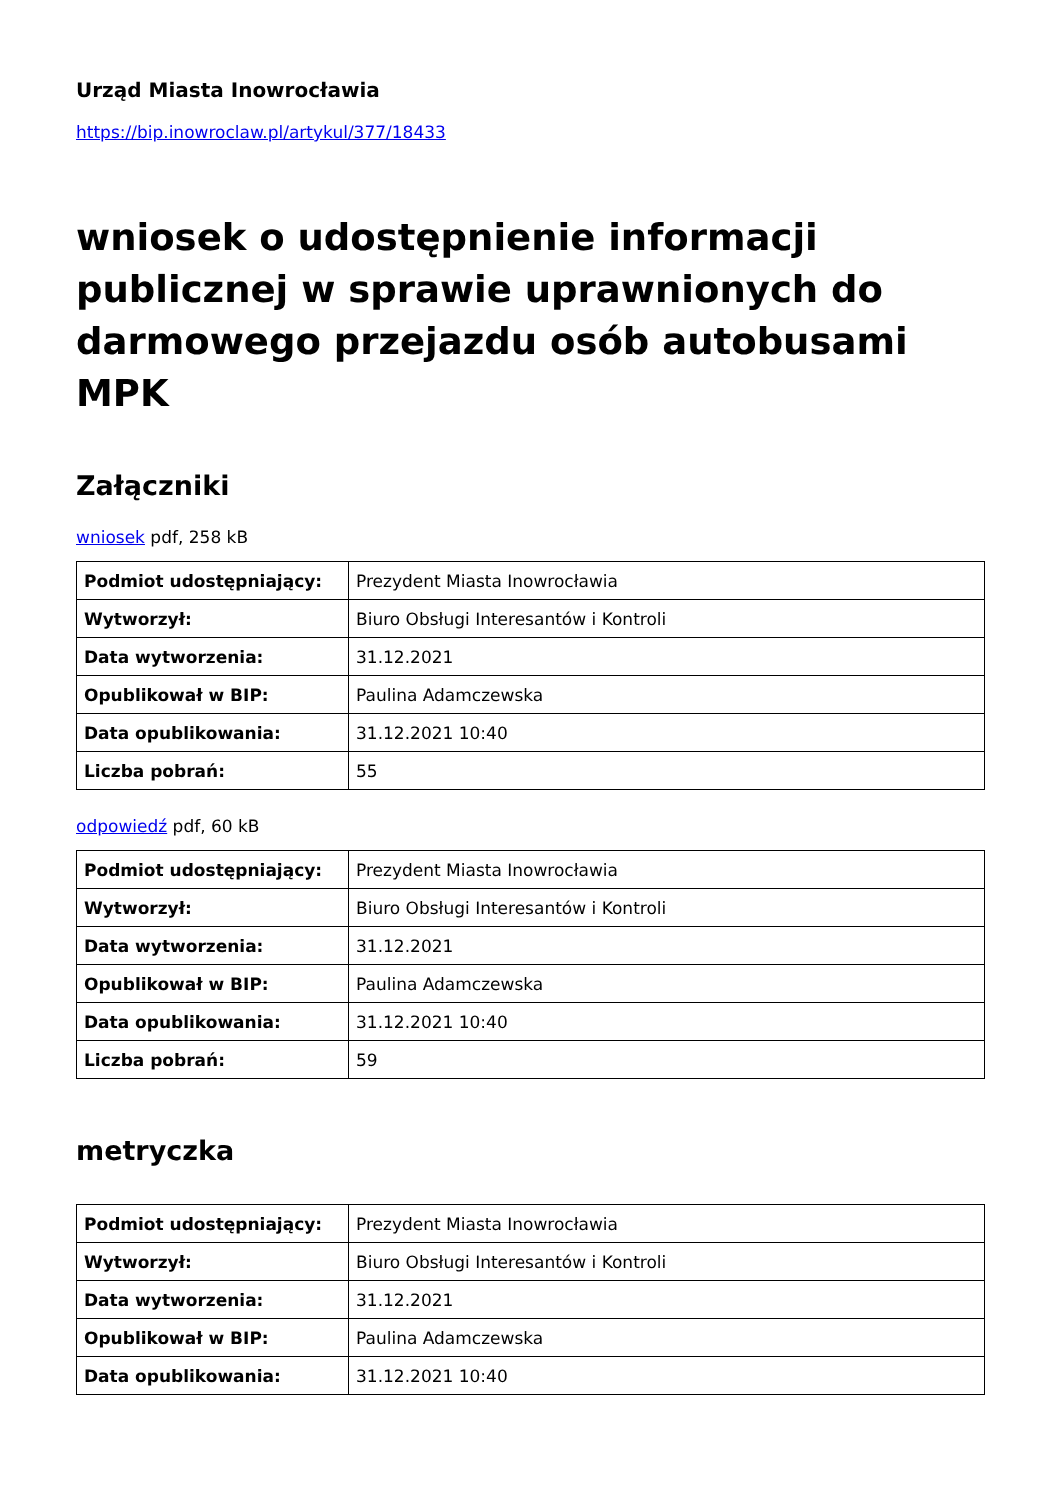Urząd Miasta Inowrocławia
https://bip.inowroclaw.pl/artykul/377/18433
wniosek o udostępnienie informacji publicznej w sprawie uprawnionych do darmowego przejazdu osób autobusami MPK
Załączniki
wniosek pdf, 258 kB
| Podmiot udostępniający: | Prezydent Miasta Inowrocławia |
| Wytworzył: | Biuro Obsługi Interesantów i Kontroli |
| Data wytworzenia: | 31.12.2021 |
| Opublikował w BIP: | Paulina Adamczewska |
| Data opublikowania: | 31.12.2021 10:40 |
| Liczba pobrań: | 55 |
odpowiedź pdf, 60 kB
| Podmiot udostępniający: | Prezydent Miasta Inowrocławia |
| Wytworzył: | Biuro Obsługi Interesantów i Kontroli |
| Data wytworzenia: | 31.12.2021 |
| Opublikował w BIP: | Paulina Adamczewska |
| Data opublikowania: | 31.12.2021 10:40 |
| Liczba pobrań: | 59 |
metryczka
| Podmiot udostępniający: | Prezydent Miasta Inowrocławia |
| Wytworzył: | Biuro Obsługi Interesantów i Kontroli |
| Data wytworzenia: | 31.12.2021 |
| Opublikował w BIP: | Paulina Adamczewska |
| Data opublikowania: | 31.12.2021 10:40 |